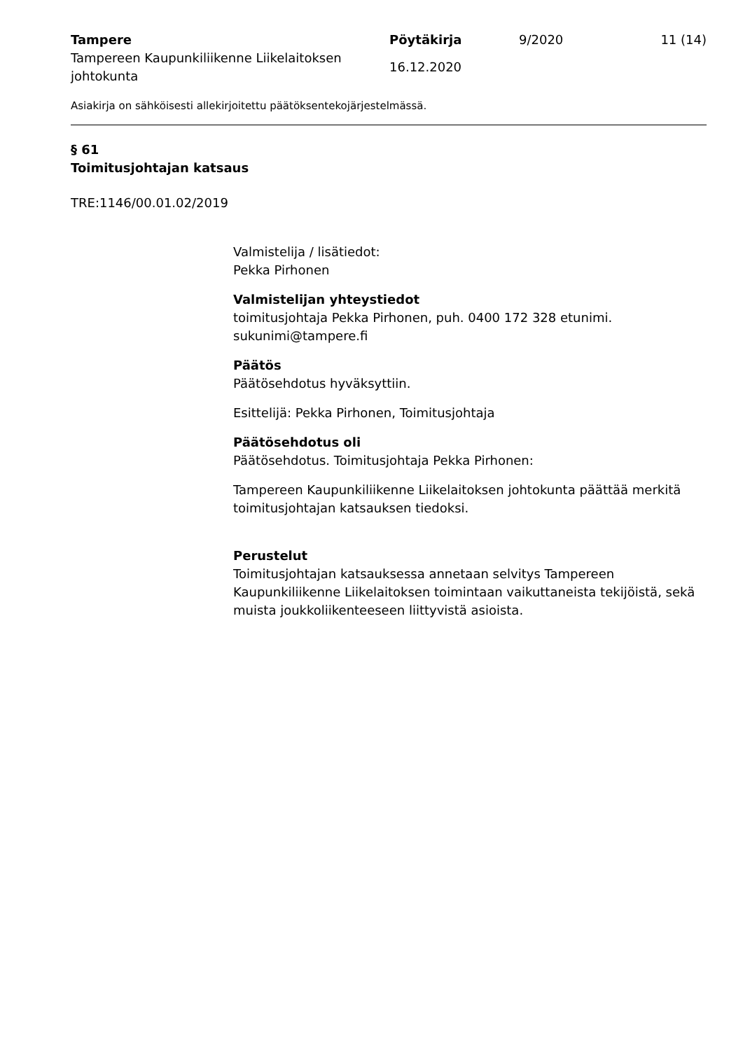Tampere
Tampereen Kaupunkiliikenne Liikelaitoksen johtokunta
Pöytäkirja
16.12.2020
9/2020 11 (14)
Asiakirja on sähköisesti allekirjoitettu päätöksentekojärjestelmässä.
§ 61
Toimitusjohtajan katsaus
TRE:1146/00.01.02/2019
Valmistelija / lisätiedot:
Pekka Pirhonen
Valmistelijan yhteystiedot
toimitusjohtaja Pekka Pirhonen, puh. 0400 172 328 etunimi.
sukunimi@tampere.fi
Päätös
Päätösehdotus hyväksyttiin.
Esittelijä: Pekka Pirhonen, Toimitusjohtaja
Päätösehdotus oli
Päätösehdotus. Toimitusjohtaja Pekka Pirhonen:
Tampereen Kaupunkiliikenne Liikelaitoksen johtokunta päättää merkitä toimitusjohtajan katsauksen tiedoksi.
Perustelut
Toimitusjohtajan katsauksessa annetaan selvitys Tampereen Kaupunkiliikenne Liikelaitoksen toimintaan vaikuttaneista tekijöistä, sekä muista joukkoliikenteeseen liittyvistä asioista.